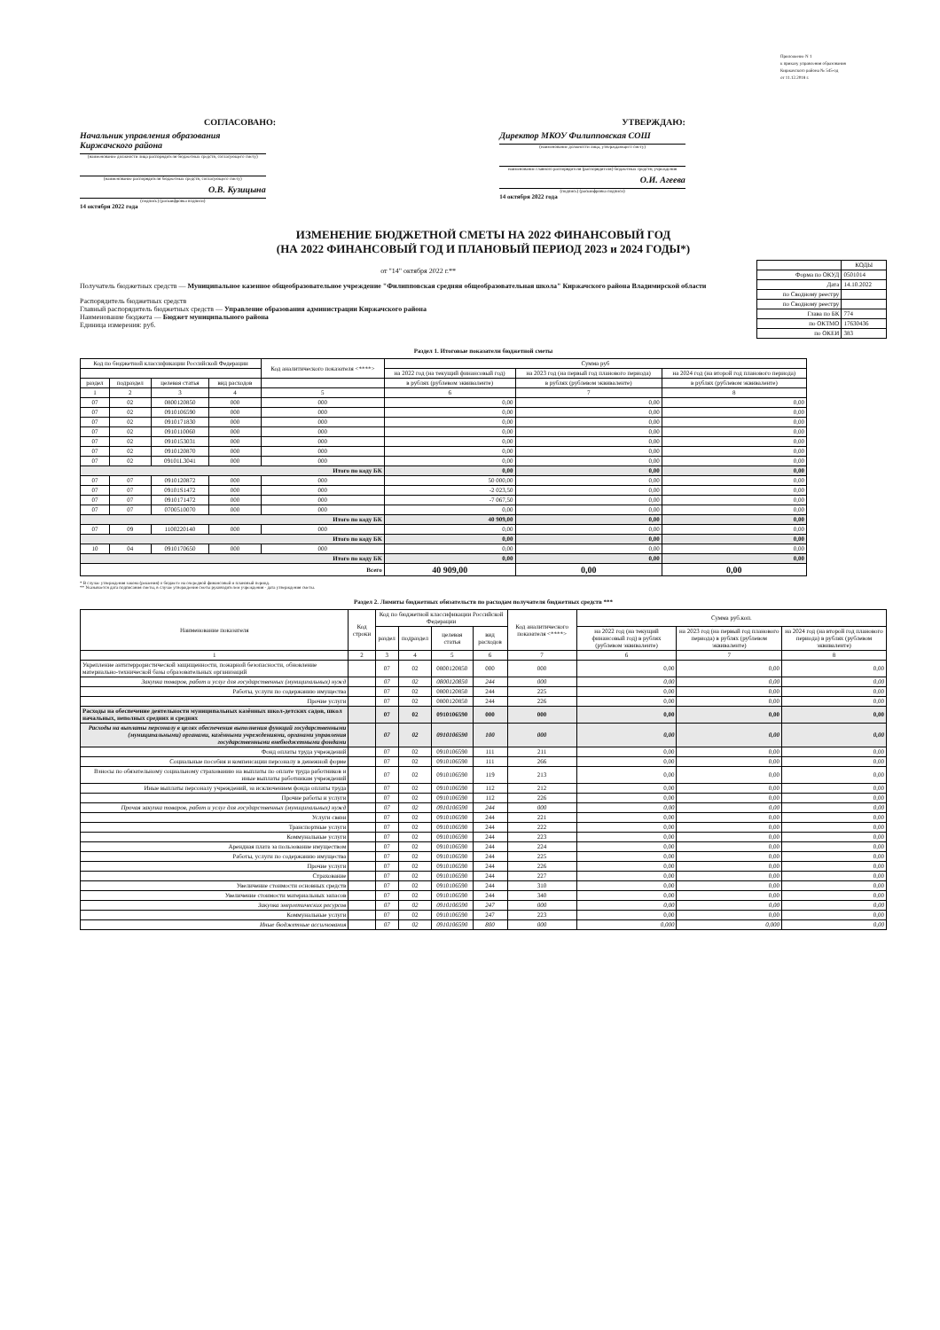Приложение N 1
к приказу управления образования
Киржачского района № 545-од
от 11.12.2018 г.
СОГЛАСОВАНО:
Начальник управления образования Киржачского района
(наименование должности лица распорядителя бюджетных средств, согласующего смету)
(наименование распорядителя бюджетных средств, согласующего смету)
О.В. Кузицына
(подпись) (расшифровка подписи)
14 октября 2022 года
УТВЕРЖДАЮ:
Директор МКОУ Филипповская СОШ
(наименование должности лица, утверждающего смету)
наименование главного распорядителя (распорядителя) бюджетных средств; учреждения
О.И. Агеева
(подпись) (расшифровка подписи)
14 октября 2022 года
ИЗМЕНЕНИЕ БЮДЖЕТНОЙ СМЕТЫ НА 2022 ФИНАНСОВЫЙ ГОД
(НА 2022 ФИНАНСОВЫЙ ГОД И ПЛАНОВЫЙ ПЕРИОД 2023 и 2024 ГОДЫ*)
от "14" октября 2022 г.**
Получатель бюджетных средств — Муниципальное казенное общеобразовательное учреждение "Филипповская средняя общеобразовательная школа" Киржачского района Владимирской области
Распорядитель бюджетных средств
Главный распорядитель бюджетных средств — Управление образования администрации Киржачского района
Наименование бюджета — Бюджет муниципального района
Единица измерения: руб.
| | КОДЫ |
| Форма по ОКУД | 0501014 |
| Дата | 14.10.2022 |
| по Сводному реестру | |
| по Сводному реестру | |
| Глава по БК | 774 |
| по ОКТМО | 17630436 |
| по ОКЕИ | 383 |
Раздел 1. Итоговые показатели бюджетной сметы
| Код по бюджетной классификации Российской Федерации | | | | Код аналитического показателя <****> | Сумма руб | | |
| --- | --- | --- | --- | --- | --- | --- | --- |
| | | | | | на 2022 год (на текущий финансовый год) | на 2023 год (на первый год планового периода) | на 2024 год (на второй год планового периода) |
| раздел | подраздел | целевая статья | вид расходов | | в рублях (рублевом эквиваленте) | в рублях (рублевом эквиваленте) | в рублях (рублевом эквиваленте) |
| 1 | 2 | 3 | 4 | 5 | 6 | 7 | 8 |
| 07 | 02 | 0800120850 | 000 | 000 | 0,00 | 0,00 | 0,00 |
| 07 | 02 | 0910106590 | 000 | 000 | 0,00 | 0,00 | 0,00 |
| 07 | 02 | 0910171830 | 000 | 000 | 0,00 | 0,00 | 0,00 |
| 07 | 02 | 0910110060 | 000 | 000 | 0,00 | 0,00 | 0,00 |
| 07 | 02 | 0910153031 | 000 | 000 | 0,00 | 0,00 | 0,00 |
| 07 | 02 | 0910120870 | 000 | 000 | 0,00 | 0,00 | 0,00 |
| 07 | 02 | 09101L3041 | 000 | 000 | 0,00 | 0,00 | 0,00 |
| Итого по коду БК | | | | | 0,00 | 0,00 | 0,00 |
| 07 | 07 | 0910120872 | 000 | 000 | 50 000,00 | 0,00 | 0,00 |
| 07 | 07 | 09101S1472 | 000 | 000 | -2 023,50 | 0,00 | 0,00 |
| 07 | 07 | 0910171472 | 000 | 000 | -7 067,50 | 0,00 | 0,00 |
| 07 | 07 | 0700510070 | 000 | 000 | 0,00 | 0,00 | 0,00 |
| Итого по коду БК | | | | | 40 909,00 | 0,00 | 0,00 |
| 07 | 09 | 1100220140 | 000 | 000 | 0,00 | 0,00 | 0,00 |
| Итого по коду БК | | | | | 0,00 | 0,00 | 0,00 |
| 10 | 04 | 0910170650 | 000 | 000 | 0,00 | 0,00 | 0,00 |
| Итого по коду БК | | | | | 0,00 | 0,00 | 0,00 |
| Всего | | | | | 40 909,00 | 0,00 | 0,00 |
* В случае утверждения закона (решения) о бюджете на очередной финансовый и плановый период.
** Указывается дата подписания сметы, в случае утверждения сметы руководителем учреждения - дата утверждения сметы.
Раздел 2. Лимиты бюджетных обязательств по расходам получателя бюджетных средств ***
| Наименование показателя | Код строки | Код по бюджетной классификации Российской Федерации | | | | Код аналитического показателя <****> | Сумма руб.коп. | | |
| --- | --- | --- | --- | --- | --- | --- | --- | --- | --- |
| | | раздел | подраздел | целевая статья | вид расходов | | на 2022 год (на текущий финансовый год) в рублях (рублевом эквиваленте) | на 2023 год (на первый год планового периода) в рублях (рублевом эквиваленте) | на 2024 год (на второй год планового периода) в рублях (рублевом эквиваленте) |
| 1 | 2 | 3 | 4 | 5 | 6 | 7 | 6 | 7 | 8 |
| Укрепление антитеррористической защищенности, пожарной безопасности, обновление материально-технической базы образовательных организаций | | 07 | 02 | 0800120850 | 000 | 000 | 0,00 | 0,00 | 0,00 |
| Закупка товаров, работ и услуг для государственных (муниципальных) нужд | | 07 | 02 | 0800120850 | 244 | 000 | 0,00 | 0,00 | 0,00 |
| Работы, услуги по содержанию имущества | | 07 | 02 | 0800120850 | 244 | 225 | 0,00 | 0,00 | 0,00 |
| Прочие услуги | | 07 | 02 | 0800120850 | 244 | 226 | 0,00 | 0,00 | 0,00 |
| Расходы на обеспечение деятельности муниципальных казённых школ-детских садов, школ начальных, неполных средних и средних | | 07 | 02 | 0910106590 | 000 | 000 | 0,00 | 0,00 | 0,00 |
| Расходы на выплаты персоналу в целях обеспечения выполнения функций государственными (муниципальными) органами, казёнными учреждениями, органами управления государственными внебюджетными фондами | | 07 | 02 | 0910106590 | 100 | 000 | 0,00 | 0,00 | 0,00 |
| Фонд оплаты труда учреждений | | 07 | 02 | 0910106590 | 111 | 211 | 0,00 | 0,00 | 0,00 |
| Социальные пособия и компенсации персоналу в денежной форме | | 07 | 02 | 0910106590 | 111 | 266 | 0,00 | 0,00 | 0,00 |
| Взносы по обязательному социальному страхованию на выплаты по оплате труда работников и иные выплаты работникам учреждений | | 07 | 02 | 0910106590 | 119 | 213 | 0,00 | 0,00 | 0,00 |
| Иные выплаты персоналу учреждений, за исключением фонда оплаты труда | | 07 | 02 | 0910106590 | 112 | 212 | 0,00 | 0,00 | 0,00 |
| Прочие работы и услуги | | 07 | 02 | 0910106590 | 112 | 226 | 0,00 | 0,00 | 0,00 |
| Прочая закупка товаров, работ и услуг для государственных (муниципальных) нужд | | 07 | 02 | 0910106590 | 244 | 000 | 0,00 | 0,00 | 0,00 |
| Услуги связи | | 07 | 02 | 0910106590 | 244 | 221 | 0,00 | 0,00 | 0,00 |
| Транспортные услуги | | 07 | 02 | 0910106590 | 244 | 222 | 0,00 | 0,00 | 0,00 |
| Коммунальные услуги | | 07 | 02 | 0910106590 | 244 | 223 | 0,00 | 0,00 | 0,00 |
| Арендная плата за пользование имуществом | | 07 | 02 | 0910106590 | 244 | 224 | 0,00 | 0,00 | 0,00 |
| Работы, услуги по содержанию имущества | | 07 | 02 | 0910106590 | 244 | 225 | 0,00 | 0,00 | 0,00 |
| Прочие услуги | | 07 | 02 | 0910106590 | 244 | 226 | 0,00 | 0,00 | 0,00 |
| Страхование | | 07 | 02 | 0910106590 | 244 | 227 | 0,00 | 0,00 | 0,00 |
| Увеличение стоимости основных средств | | 07 | 02 | 0910106590 | 244 | 310 | 0,00 | 0,00 | 0,00 |
| Увеличение стоимости материальных запасов | | 07 | 02 | 0910106590 | 244 | 340 | 0,00 | 0,00 | 0,00 |
| Закупка энергетических ресурсов | | 07 | 02 | 0910106590 | 247 | 000 | 0,00 | 0,00 | 0,00 |
| Коммунальные услуги | | 07 | 02 | 0910106590 | 247 | 223 | 0,00 | 0,00 | 0,00 |
| Иные бюджетные ассигнования | | 07 | 02 | 0910106590 | 800 | 000 | 0,000 | 0,000 | 0,00 |